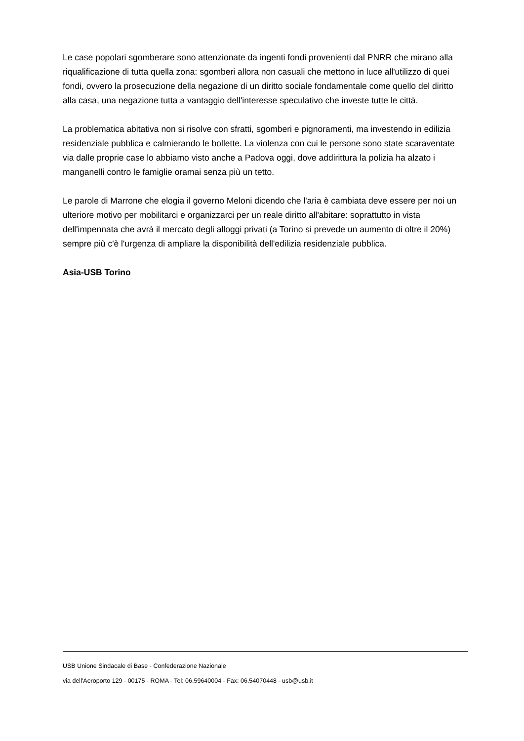Le case popolari sgomberare sono attenzionate da ingenti fondi provenienti dal PNRR che mirano alla riqualificazione di tutta quella zona: sgomberi allora non casuali che mettono in luce all'utilizzo di quei fondi, ovvero la prosecuzione della negazione di un diritto sociale fondamentale come quello del diritto alla casa, una negazione tutta a vantaggio dell'interesse speculativo che investe tutte le città.
La problematica abitativa non si risolve con sfratti, sgomberi e pignoramenti, ma investendo in edilizia residenziale pubblica e calmierando le bollette. La violenza con cui le persone sono state scaraventate via dalle proprie case lo abbiamo visto anche a Padova oggi, dove addirittura la polizia ha alzato i manganelli contro le famiglie oramai senza più un tetto.
Le parole di Marrone che elogia il governo Meloni dicendo che l'aria è cambiata deve essere per noi un ulteriore motivo per mobilitarci e organizzarci per un reale diritto all'abitare: soprattutto in vista dell'impennata che avrà il mercato degli alloggi privati (a Torino si prevede un aumento di oltre il 20%) sempre più c'è l'urgenza di ampliare la disponibilità dell'edilizia residenziale pubblica.
Asia-USB Torino
USB Unione Sindacale di Base - Confederazione Nazionale
via dell'Aeroporto 129 - 00175 - ROMA - Tel: 06.59640004 - Fax: 06.54070448 - usb@usb.it